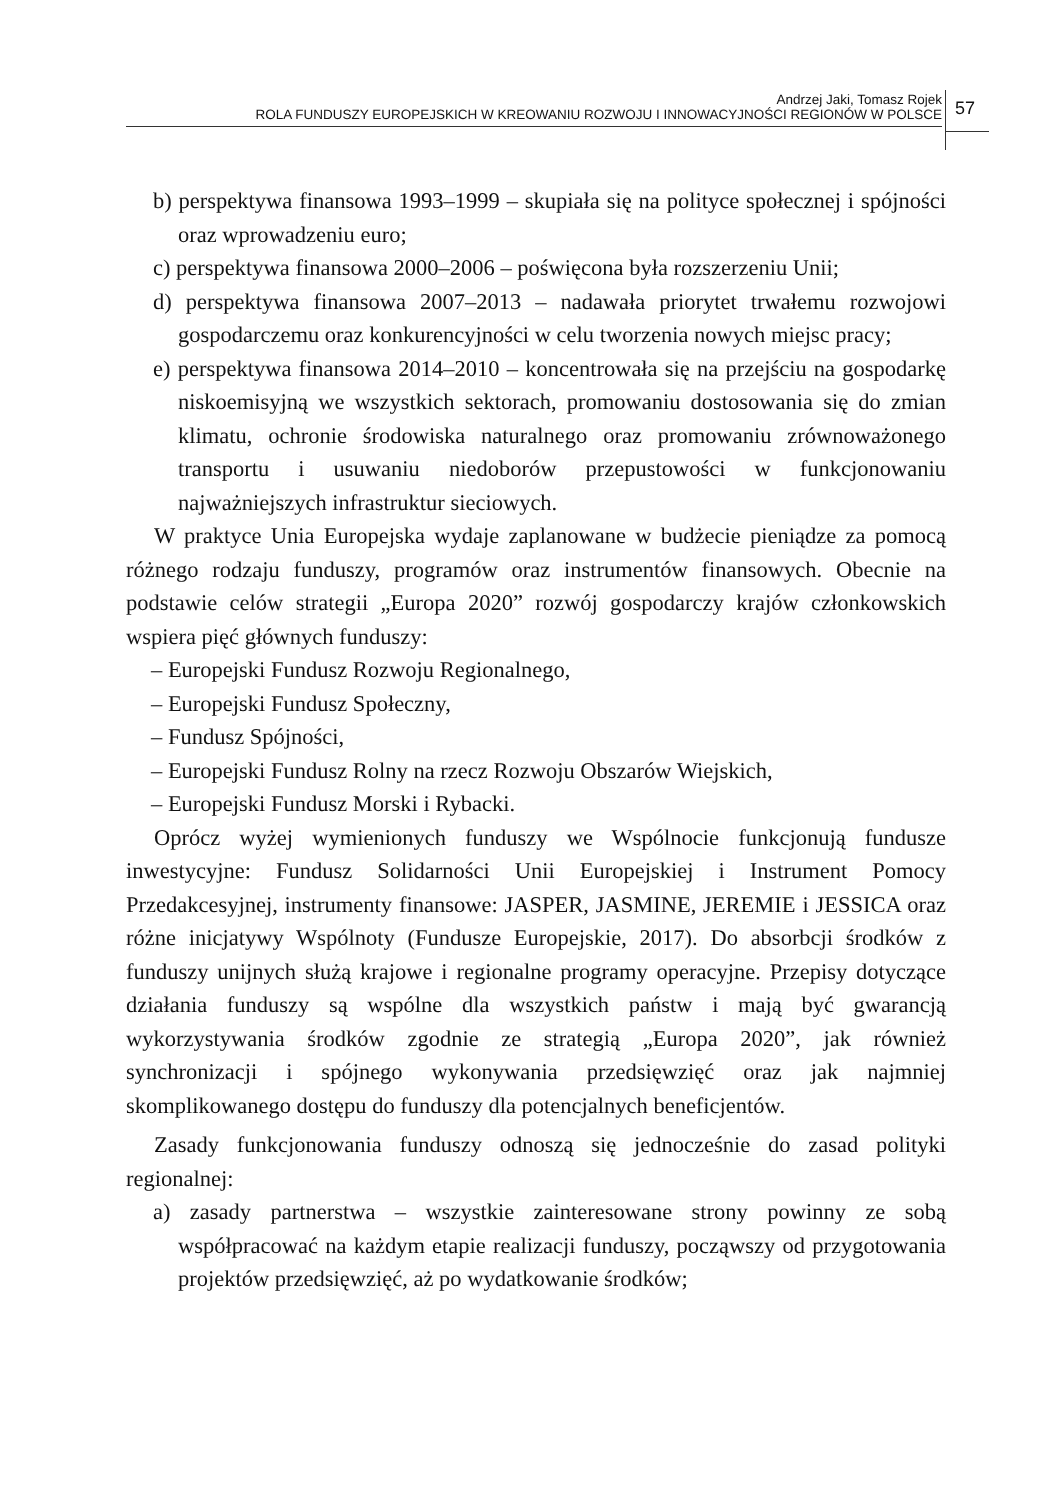Andrzej Jaki, Tomasz Rojek
ROLA FUNDUSZY EUROPEJSKICH W KREOWANIU ROZWOJU I INNOWACYJNOŚCI REGIONÓW W POLSCE
57
b) perspektywa finansowa 1993–1999 – skupiała się na polityce społecznej i spójności oraz wprowadzeniu euro;
c) perspektywa finansowa 2000–2006 – poświęcona była rozszerzeniu Unii;
d) perspektywa finansowa 2007–2013 – nadawała priorytet trwałemu rozwojowi gospodarczemu oraz konkurencyjności w celu tworzenia nowych miejsc pracy;
e) perspektywa finansowa 2014–2010 – koncentrowała się na przejściu na gospodarkę niskoemisyjną we wszystkich sektorach, promowaniu dostosowania się do zmian klimatu, ochronie środowiska naturalnego oraz promowaniu zrównoważonego transportu i usuwaniu niedoborów przepustowości w funkcjonowaniu najważniejszych infrastruktur sieciowych.
W praktyce Unia Europejska wydaje zaplanowane w budżecie pieniądze za pomocą różnego rodzaju funduszy, programów oraz instrumentów finansowych. Obecnie na podstawie celów strategii „Europa 2020” rozwój gospodarczy krajów członkowskich wspiera pięć głównych funduszy:
– Europejski Fundusz Rozwoju Regionalnego,
– Europejski Fundusz Społeczny,
– Fundusz Spójności,
– Europejski Fundusz Rolny na rzecz Rozwoju Obszarów Wiejskich,
– Europejski Fundusz Morski i Rybacki.
Oprócz wyżej wymienionych funduszy we Wspólnocie funkcjonują fundusze inwestycyjne: Fundusz Solidarności Unii Europejskiej i Instrument Pomocy Przedakcesyjnej, instrumenty finansowe: JASPER, JASMINE, JEREMIE i JESSICA oraz różne inicjatywy Wspólnoty (Fundusze Europejskie, 2017). Do absorbcji środków z funduszy unijnych służą krajowe i regionalne programy operacyjne. Przepisy dotyczące działania funduszy są wspólne dla wszystkich państw i mają być gwarancją wykorzystywania środków zgodnie ze strategią „Europa 2020”, jak również synchronizacji i spójnego wykonywania przedsięwzięć oraz jak najmniej skomplikowanego dostępu do funduszy dla potencjalnych beneficjentów.
Zasady funkcjonowania funduszy odnoszą się jednocześnie do zasad polityki regionalnej:
a) zasady partnerstwa – wszystkie zainteresowane strony powinny ze sobą współpracować na każdym etapie realizacji funduszy, począwszy od przygotowania projektów przedsięwzięć, aż po wydatkowanie środków;